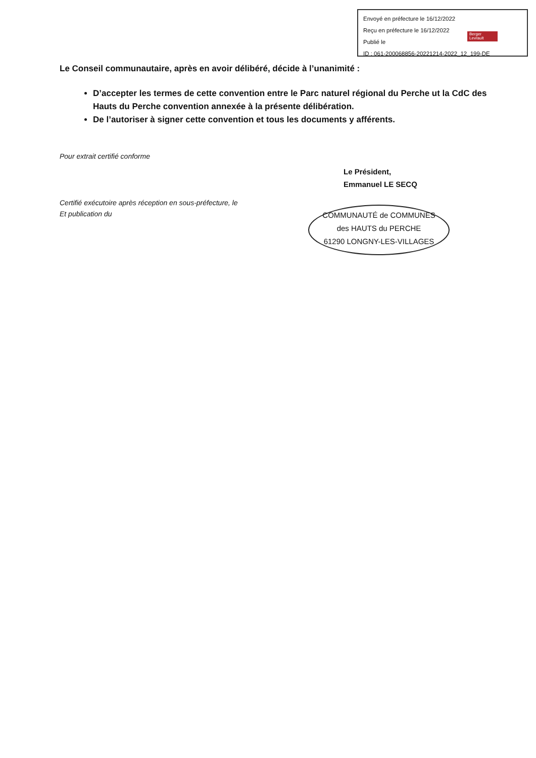Envoyé en préfecture le 16/12/2022
Reçu en préfecture le 16/12/2022
Publié le
ID : 061-200068856-20221214-2022_12_199-DE
Berger
Levrault
Le Conseil communautaire, après en avoir délibéré, décide à l’unanimité :
D’accepter les termes de cette convention entre le Parc naturel régional du Perche ut la CdC des Hauts du Perche convention annexée à la présente délibération.
De l’autoriser à signer cette convention et tous les documents y afférents.
Pour extrait certifié conforme
Certifié exécutoire après réception en sous-préfecture, le
Et publication du
Le Président,
Emmanuel LE SECQ
COMMUNAUTÉ de COMMUNES
des HAUTS du PERCHE
61290 LONGNY-LES-VILLAGES